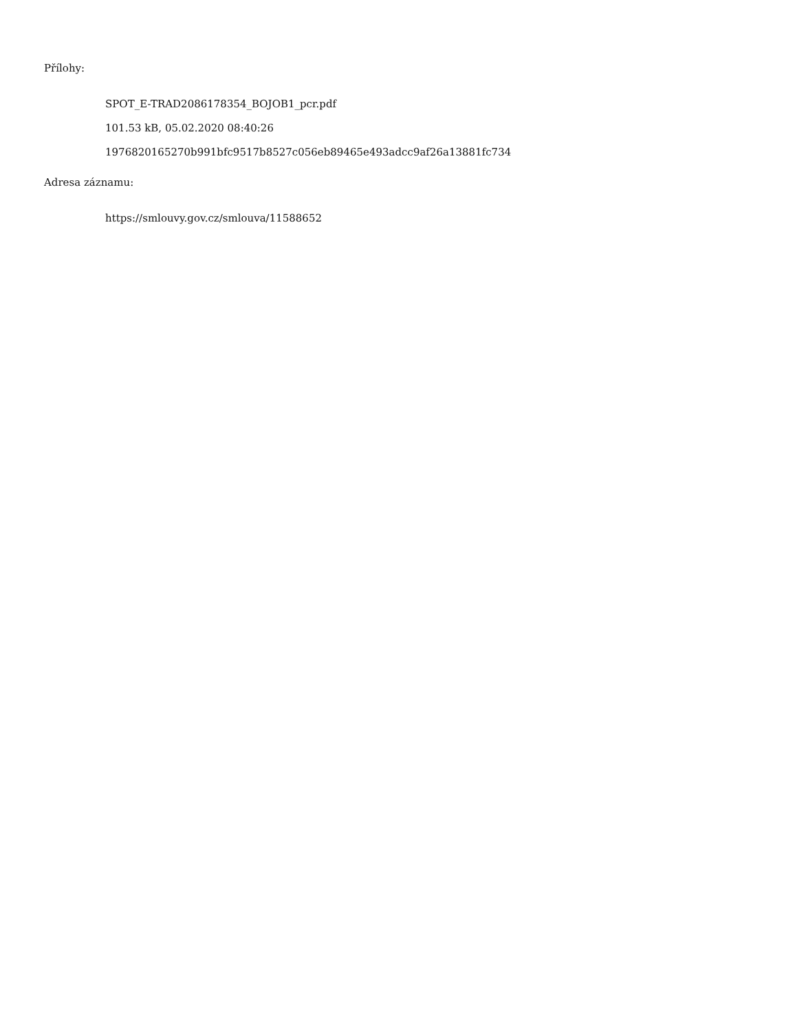Přílohy:
SPOT_E-TRAD2086178354_BOJOB1_pcr.pdf
101.53 kB, 05.02.2020 08:40:26
1976820165270b991bfc9517b8527c056eb89465e493adcc9af26a13881fc734
Adresa záznamu:
https://smlouvy.gov.cz/smlouva/11588652